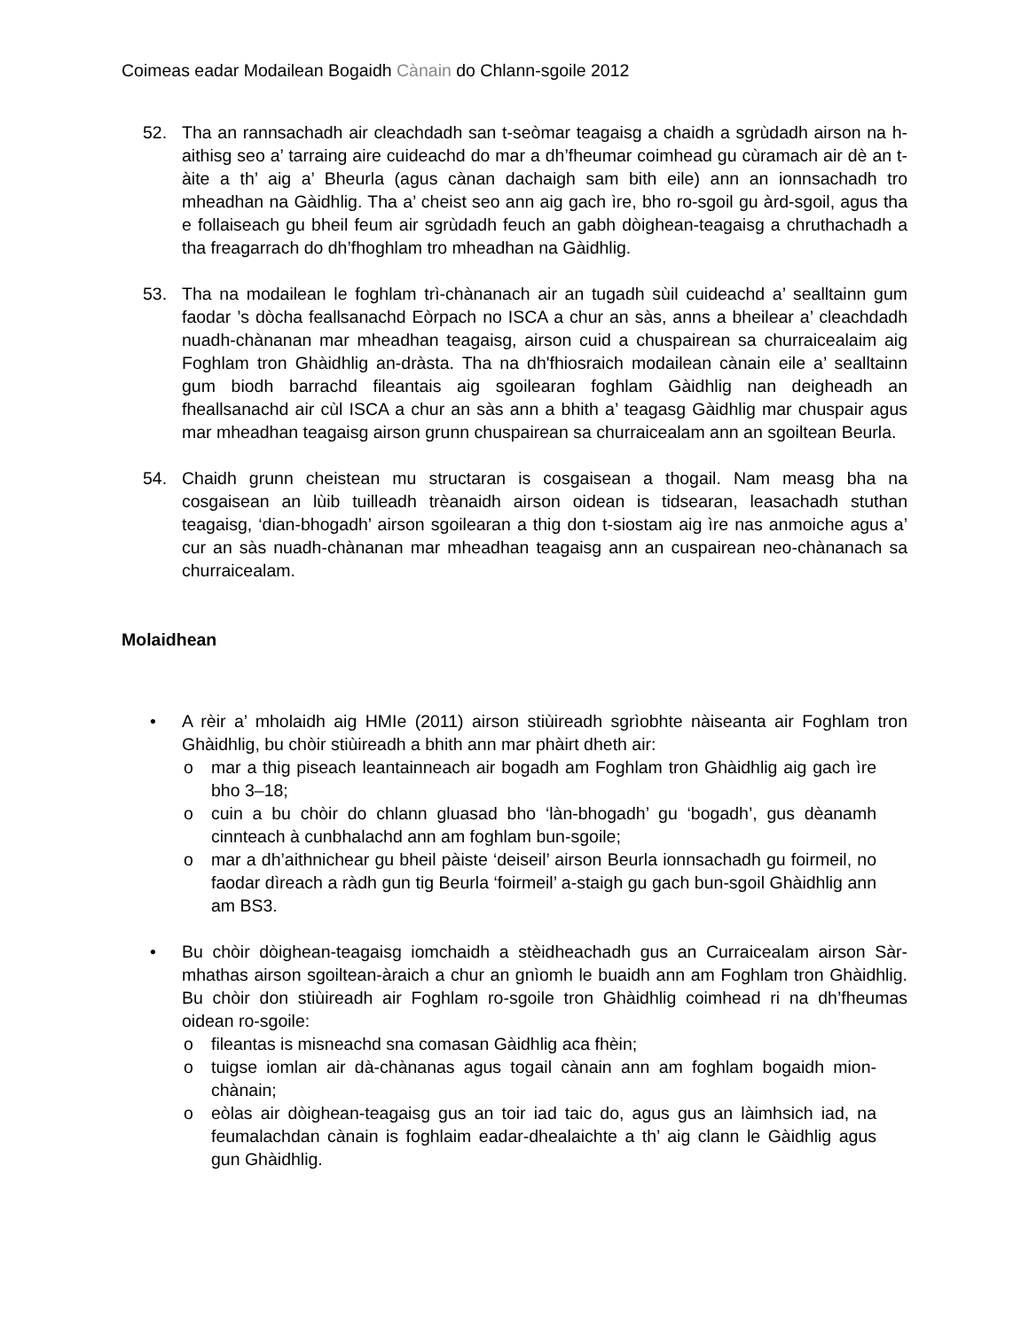Coimeas eadar Modailean Bogaidh Cànain do Chlann-sgoile 2012
52. Tha an rannsachadh air cleachdadh san t-seòmar teagaisg a chaidh a sgrùdadh airson na h-aithisg seo a’ tarraing aire cuideachd do mar a dh’fheumar coimhead gu cùramach air dè an t-àite a th’ aig a’ Bheurla (agus cànan dachaigh sam bith eile) ann an ionnsachadh tro mheadhan na Gàidhlig. Tha a’ cheist seo ann aig gach ìre, bho ro-sgoil gu àrd-sgoil, agus tha e follaiseach gu bheil feum air sgrùdadh feuch an gabh dòighean-teagaisg a chruthachadh a tha freagarrach do dh’fhoghlam tro mheadhan na Gàidhlig.
53. Tha na modailean le foghlam trì-chànanach air an tugadh sùil cuideachd a’ sealltainn gum faodar ’s dòcha feallsanachd Eòrpach no ISCA a chur an sàs, anns a bheilear a’ cleachdadh nuadh-chànanan mar mheadhan teagaisg, airson cuid a chuspairean sa churraicealaim aig Foghlam tron Ghàidhlig an-dràsta. Tha na dh'fhiosraich modailean cànain eile a’ sealltainn gum biodh barrachd fileantais aig sgoilearan foghlam Gàidhlig nan deigheadh an fheallsanachd air cùl ISCA a chur an sàs ann a bhith a’ teagasg Gàidhlig mar chuspair agus mar mheadhan teagaisg airson grunn chuspairean sa churraicealam ann an sgoiltean Beurla.
54. Chaidh grunn cheistean mu structaran is cosgaisean a thogail. Nam measg bha na cosgaisean an lùib tuilleadh trèanaidh airson oidean is tidsearan, leasachadh stuthan teagaisg, ‘dian-bhogadh’ airson sgoilearan a thig don t-siostam aig ìre nas anmoiche agus a’ cur an sàs nuadh-chànanan mar mheadhan teagaisg ann an cuspairean neo-chànanach sa churraicealam.
Molaidhean
• A rèir a’ mholaidh aig HMIe (2011) airson stiùireadh sgrìobhte nàiseanta air Foghlam tron Ghàidhlig, bu chòir stiùireadh a bhith ann mar phàirt dheth air:
o mar a thig piseach leantainneach air bogadh am Foghlam tron Ghàidhlig aig gach ìre bho 3–18;
o cuin a bu chòir do chlann gluasad bho ‘làn-bhogadh’ gu ‘bogadh’, gus dèanamh cinnteach à cunbhalachd ann am foghlam bun-sgoile;
o mar a dh’aithnichear gu bheil pàiste ‘deiseil’ airson Beurla ionnsachadh gu foirmeil, no faodar dìreach a ràdh gun tig Beurla ‘foirmeil’ a-staigh gu gach bun-sgoil Ghàidhlig ann am BS3.
• Bu chòir dòighean-teagaisg iomchaidh a stèidheachadh gus an Curraicealam airson Sàr-mhathas airson sgoiltean-àraich a chur an gnìomh le buaidh ann am Foghlam tron Ghàidhlig. Bu chòir don stiùireadh air Foghlam ro-sgoile tron Ghàidhlig coimhead ri na dh’fheumas oidean ro-sgoile:
o fileantas is misneachd sna comasan Gàidhlig aca fhèin;
o tuigse iomlan air dà-chànanas agus togail cànain ann am foghlam bogaidh mion-chànain;
o eòlas air dòighean-teagaisg gus an toir iad taic do, agus gus an làimhsich iad, na feumalachdan cànain is foghlaim eadar-dhealaichte a th’ aig clann le Gàidhlig agus gun Ghàidhlig.